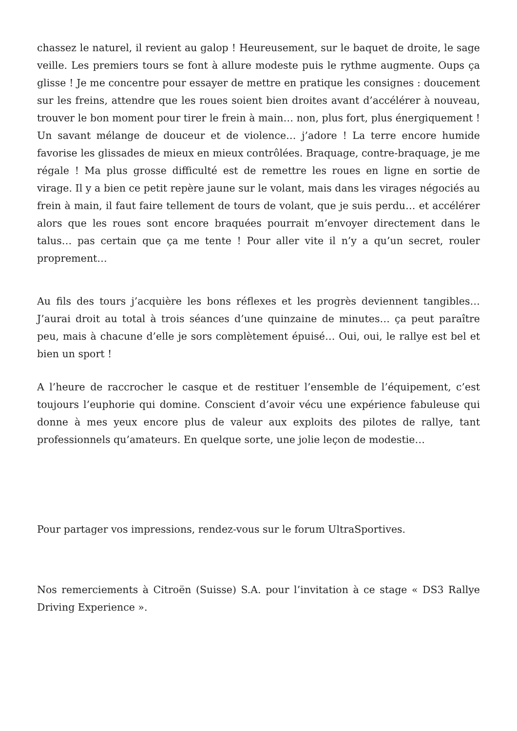chassez le naturel, il revient au galop ! Heureusement, sur le baquet de droite, le sage veille. Les premiers tours se font à allure modeste puis le rythme augmente. Oups ça glisse ! Je me concentre pour essayer de mettre en pratique les consignes : doucement sur les freins, attendre que les roues soient bien droites avant d’accélérer à nouveau, trouver le bon moment pour tirer le frein à main… non, plus fort, plus énergiquement ! Un savant mélange de douceur et de violence… j’adore ! La terre encore humide favorise les glissades de mieux en mieux contrôlées. Braquage, contre-braquage, je me régale ! Ma plus grosse difficulté est de remettre les roues en ligne en sortie de virage. Il y a bien ce petit repère jaune sur le volant, mais dans les virages négociés au frein à main, il faut faire tellement de tours de volant, que je suis perdu… et accélérer alors que les roues sont encore braquées pourrait m’envoyer directement dans le talus… pas certain que ça me tente ! Pour aller vite il n’y a qu’un secret, rouler proprement…
Au fils des tours j’acquière les bons réflexes et les progrès deviennent tangibles… J’aurai droit au total à trois séances d’une quinzaine de minutes… ça peut paraître peu, mais à chacune d’elle je sors complètement épuisé… Oui, oui, le rallye est bel et bien un sport !
A l’heure de raccrocher le casque et de restituer l’ensemble de l’équipement, c’est toujours l’euphorie qui domine. Conscient d’avoir vécu une expérience fabuleuse qui donne à mes yeux encore plus de valeur aux exploits des pilotes de rallye, tant professionnels qu’amateurs. En quelque sorte, une jolie leçon de modestie…
Pour partager vos impressions, rendez-vous sur le forum UltraSportives.
Nos remerciements à Citroën (Suisse) S.A. pour l’invitation à ce stage « DS3 Rallye Driving Experience ».